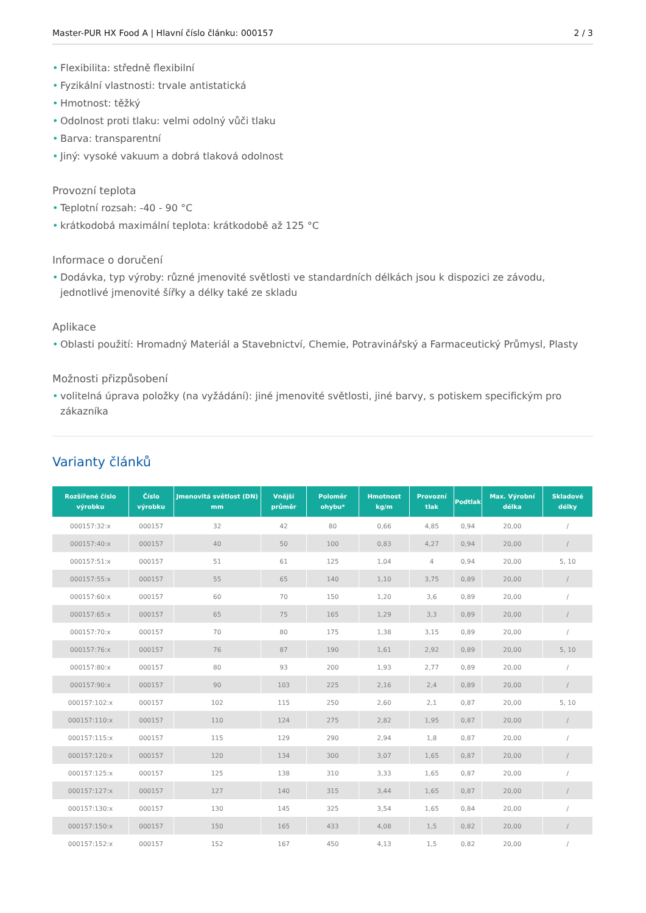Master-PUR HX Food A | Hlavní číslo článku: 000157 2 / 3
• Flexibilita: středně flexibilní
• Fyzikální vlastnosti: trvale antistatická
• Hmotnost: těžký
• Odolnost proti tlaku: velmi odolný vůči tlaku
• Barva: transparentní
• Jiný: vysoké vakuum a dobrá tlaková odolnost
Provozní teplota
• Teplotní rozsah: -40 - 90 °C
• krátkodobá maximální teplota: krátkodobě až 125 °C
Informace o doručení
• Dodávka, typ výroby: různé jmenovité světlosti ve standardních délkách jsou k dispozici ze závodu, jednotlivé jmenovité šířky a délky také ze skladu
Aplikace
• Oblasti použití: Hromadný Materiál a Stavebnictví, Chemie, Potravinářský a Farmaceutický Průmysl, Plasty
Možnosti přizpůsobení
• volitelná úprava položky (na vyžádání): jiné jmenovité světlosti, jiné barvy, s potiskem specifickým pro zákazníka
Varianty článků
| Rozšířené číslo výrobku | Číslo výrobku | Jmenovitá světlost (DN) mm | Vnější průměr | Poloměr ohybu* | Hmotnost kg/m | Provozní tlak | Podtlak | Max. Výrobní délka | Skladové délky |
| --- | --- | --- | --- | --- | --- | --- | --- | --- | --- |
| 000157:32:x | 000157 | 32 | 42 | 80 | 0,66 | 4,85 | 0,94 | 20,00 | / |
| 000157:40:x | 000157 | 40 | 50 | 100 | 0,83 | 4,27 | 0,94 | 20,00 | / |
| 000157:51:x | 000157 | 51 | 61 | 125 | 1,04 | 4 | 0,94 | 20,00 | 5, 10 |
| 000157:55:x | 000157 | 55 | 65 | 140 | 1,10 | 3,75 | 0,89 | 20,00 | / |
| 000157:60:x | 000157 | 60 | 70 | 150 | 1,20 | 3,6 | 0,89 | 20,00 | / |
| 000157:65:x | 000157 | 65 | 75 | 165 | 1,29 | 3,3 | 0,89 | 20,00 | / |
| 000157:70:x | 000157 | 70 | 80 | 175 | 1,38 | 3,15 | 0,89 | 20,00 | / |
| 000157:76:x | 000157 | 76 | 87 | 190 | 1,61 | 2,92 | 0,89 | 20,00 | 5, 10 |
| 000157:80:x | 000157 | 80 | 93 | 200 | 1,93 | 2,77 | 0,89 | 20,00 | / |
| 000157:90:x | 000157 | 90 | 103 | 225 | 2,16 | 2,4 | 0,89 | 20,00 | / |
| 000157:102:x | 000157 | 102 | 115 | 250 | 2,60 | 2,1 | 0,87 | 20,00 | 5, 10 |
| 000157:110:x | 000157 | 110 | 124 | 275 | 2,82 | 1,95 | 0,87 | 20,00 | / |
| 000157:115:x | 000157 | 115 | 129 | 290 | 2,94 | 1,8 | 0,87 | 20,00 | / |
| 000157:120:x | 000157 | 120 | 134 | 300 | 3,07 | 1,65 | 0,87 | 20,00 | / |
| 000157:125:x | 000157 | 125 | 138 | 310 | 3,33 | 1,65 | 0,87 | 20,00 | / |
| 000157:127:x | 000157 | 127 | 140 | 315 | 3,44 | 1,65 | 0,87 | 20,00 | / |
| 000157:130:x | 000157 | 130 | 145 | 325 | 3,54 | 1,65 | 0,84 | 20,00 | / |
| 000157:150:x | 000157 | 150 | 165 | 433 | 4,08 | 1,5 | 0,82 | 20,00 | / |
| 000157:152:x | 000157 | 152 | 167 | 450 | 4,13 | 1,5 | 0,82 | 20,00 | / |